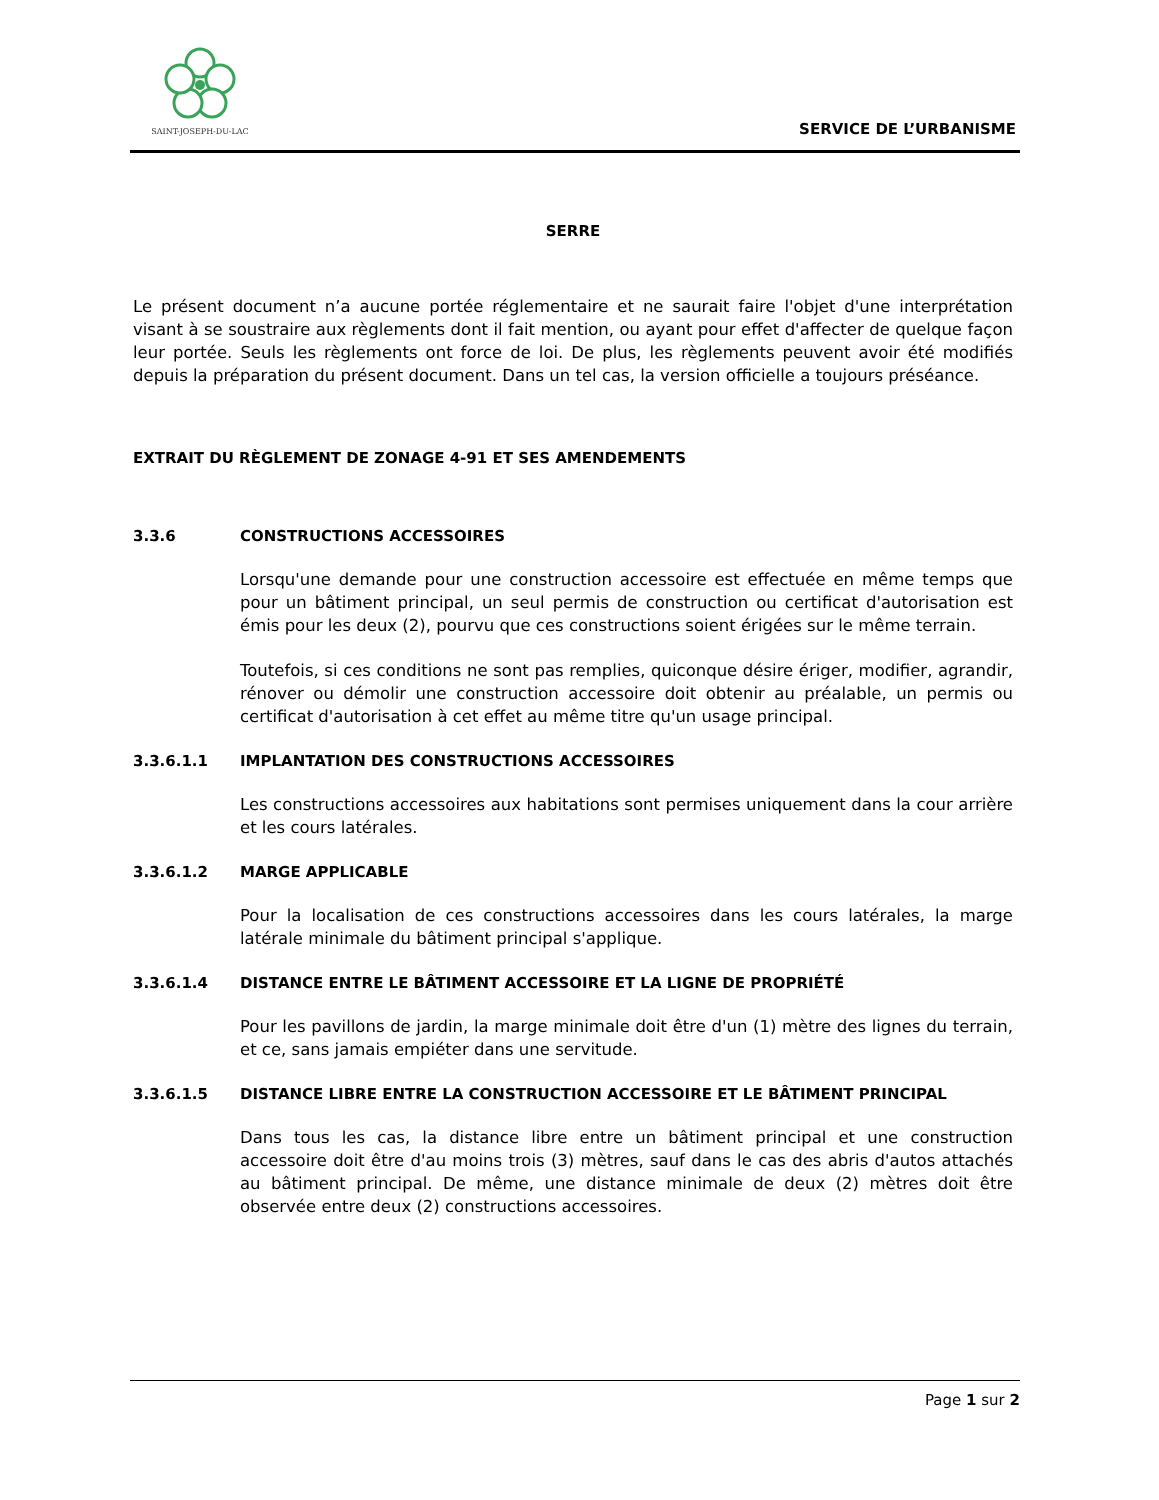SAINT-JOSEPH-DU-LAC
SERVICE DE L’URBANISME
SERRE
Le présent document n’a aucune portée réglementaire et ne saurait faire l'objet d'une interprétation visant à se soustraire aux règlements dont il fait mention, ou ayant pour effet d'affecter de quelque façon leur portée. Seuls les règlements ont force de loi. De plus, les règlements peuvent avoir été modifiés depuis la préparation du présent document. Dans un tel cas, la version officielle a toujours préséance.
EXTRAIT DU RÈGLEMENT DE ZONAGE 4-91 ET SES AMENDEMENTS
3.3.6 CONSTRUCTIONS ACCESSOIRES
Lorsqu'une demande pour une construction accessoire est effectuée en même temps que pour un bâtiment principal, un seul permis de construction ou certificat d'autorisation est émis pour les deux (2), pourvu que ces constructions soient érigées sur le même terrain.
Toutefois, si ces conditions ne sont pas remplies, quiconque désire ériger, modifier, agrandir, rénover ou démolir une construction accessoire doit obtenir au préalable, un permis ou certificat d'autorisation à cet effet au même titre qu'un usage principal.
3.3.6.1.1 IMPLANTATION DES CONSTRUCTIONS ACCESSOIRES
Les constructions accessoires aux habitations sont permises uniquement dans la cour arrière et les cours latérales.
3.3.6.1.2 MARGE APPLICABLE
Pour la localisation de ces constructions accessoires dans les cours latérales, la marge latérale minimale du bâtiment principal s'applique.
3.3.6.1.4 DISTANCE ENTRE LE BÂTIMENT ACCESSOIRE ET LA LIGNE DE PROPRIÉTÉ
Pour les pavillons de jardin, la marge minimale doit être d'un (1) mètre des lignes du terrain, et ce, sans jamais empiéter dans une servitude.
3.3.6.1.5 DISTANCE LIBRE ENTRE LA CONSTRUCTION ACCESSOIRE ET LE BÂTIMENT PRINCIPAL
Dans tous les cas, la distance libre entre un bâtiment principal et une construction accessoire doit être d'au moins trois (3) mètres, sauf dans le cas des abris d'autos attachés au bâtiment principal. De même, une distance minimale de deux (2) mètres doit être observée entre deux (2) constructions accessoires.
Page 1 sur 2